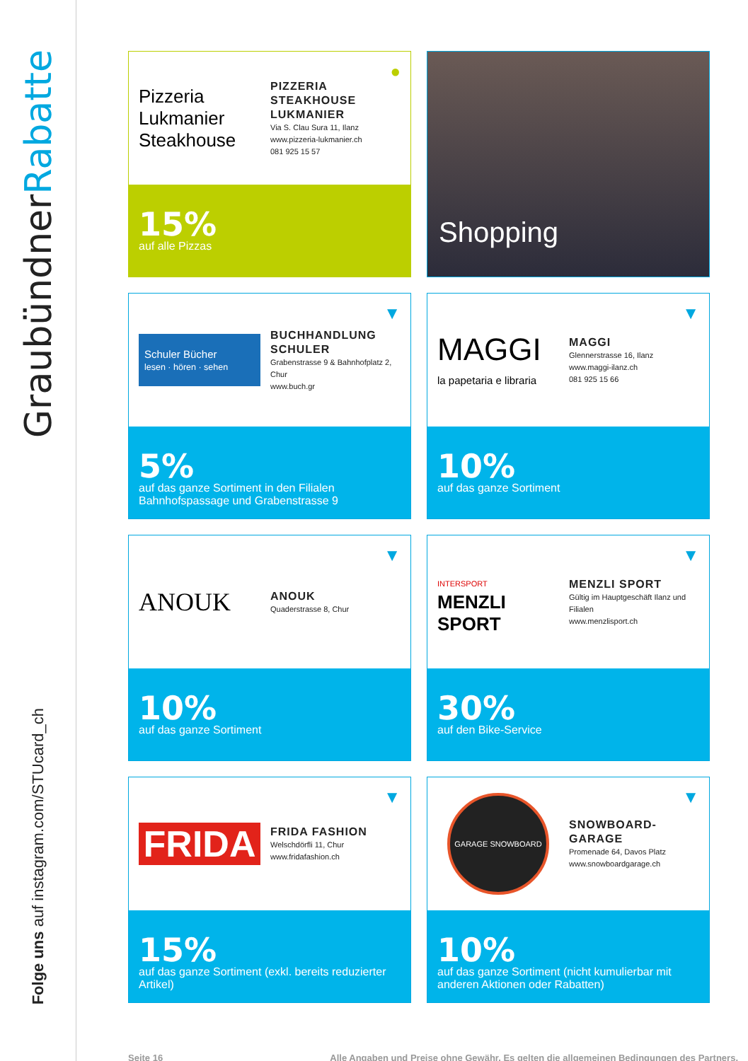GraubündnerRabatte
Folge uns auf instagram.com/STUcard_ch
●
Pizzeria
Lukmanier
Steakhouse
PIZZERIA
STEAKHOUSE
LUKMANIER
Via S. Clau Sura 11, Ilanz
www.pizzeria-lukmanier.ch
081 925 15 57
15%
auf alle Pizzas
Shopping
▼
Schuler Bücher
lesen · hören · sehen
BUCHHANDLUNG
SCHULER
Grabenstrasse 9 & Bahnhofplatz 2, Chur
www.buch.gr
5%
auf das ganze Sortiment in den Filialen Bahnhofspassage und Grabenstrasse 9
▼
MAGGI
la papetaria e libraria
MAGGI
Glennerstrasse 16, Ilanz
www.maggi-ilanz.ch
081 925 15 66
10%
auf das ganze Sortiment
▼
ANOUK
ANOUK
Quaderstrasse 8, Chur
10%
auf das ganze Sortiment
▼
INTERSPORT
MENZLI SPORT
MENZLI SPORT
Gültig im Hauptgeschäft Ilanz und Filialen
www.menzlisport.ch
30%
auf den Bike-Service
▼
FRIDA
FRIDA FASHION
Welschdörfli 11, Chur
www.fridafashion.ch
15%
auf das ganze Sortiment (exkl. bereits reduzierter Artikel)
▼
GARAGE SNOWBOARD
SNOWBOARD-
GARAGE
Promenade 64, Davos Platz
www.snowboardgarage.ch
10%
auf das ganze Sortiment (nicht kumulierbar mit anderen Aktionen oder Rabatten)
Seite 16 Alle Angaben und Preise ohne Gewähr. Es gelten die allgemeinen Bedingungen des Partners.